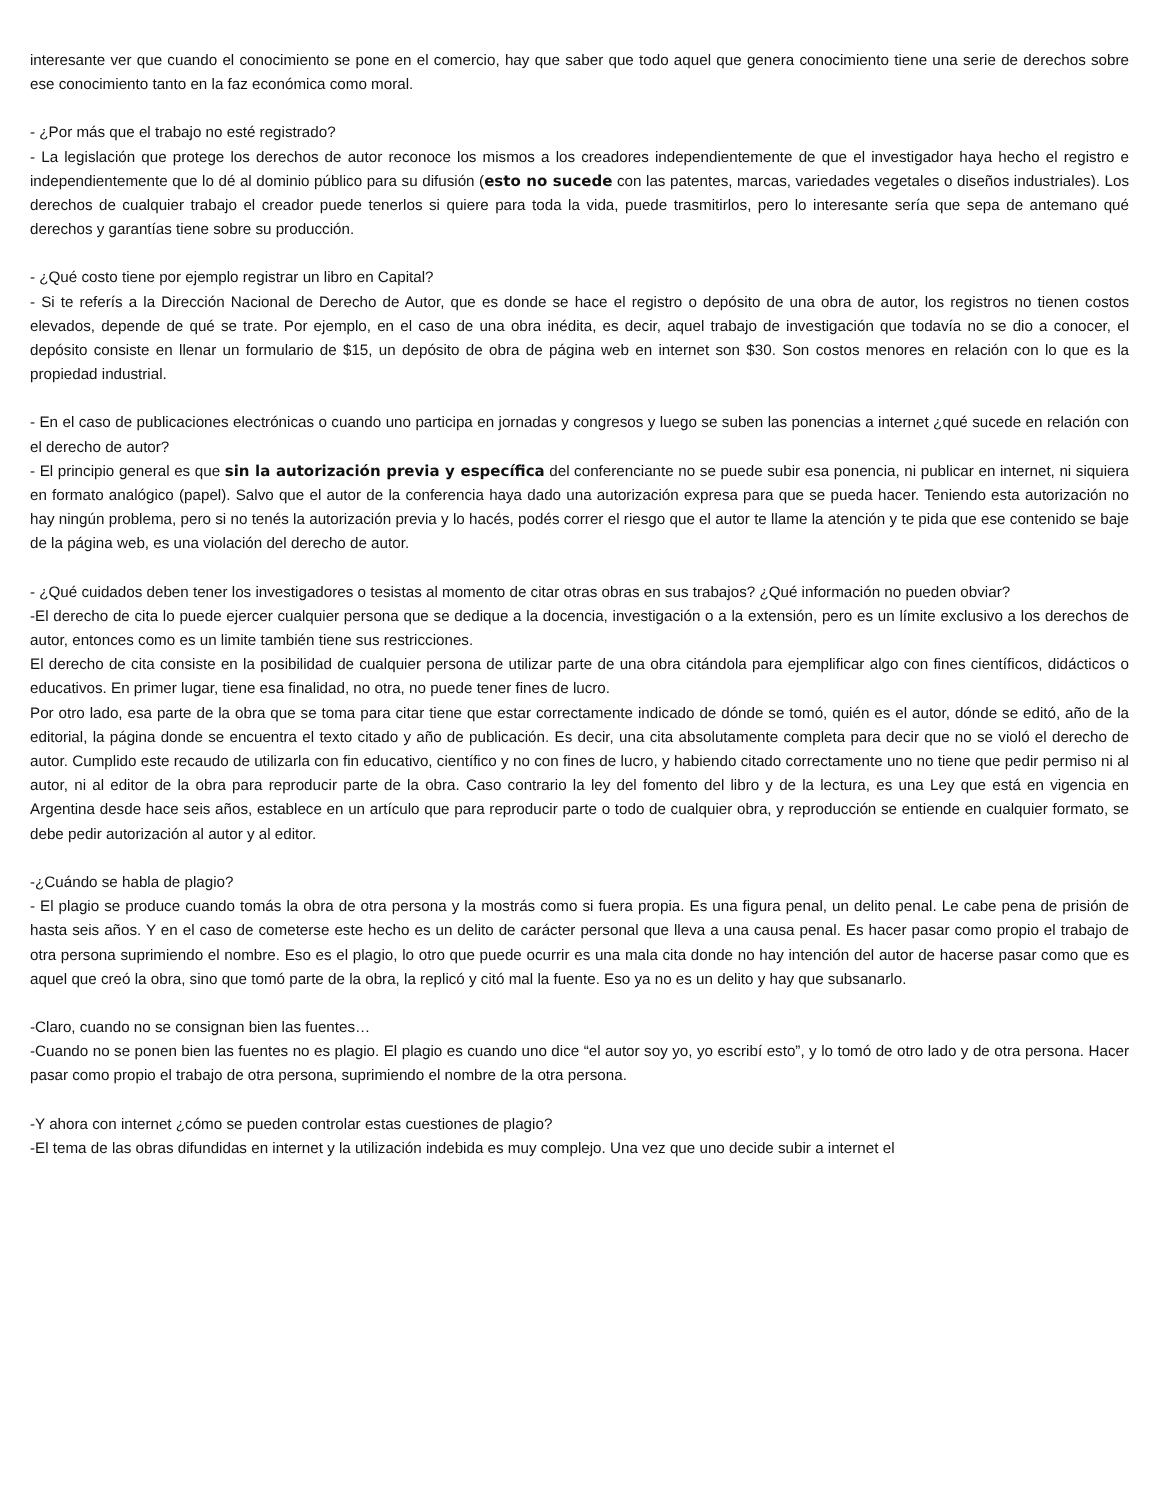interesante ver que cuando el conocimiento se pone en el comercio, hay que saber que todo aquel que genera conocimiento tiene una serie de derechos sobre ese conocimiento tanto en la faz económica como moral.
- ¿Por más que el trabajo no esté registrado?
- La legislación que protege los derechos de autor reconoce los mismos a los creadores independientemente de que el investigador haya hecho el registro e independientemente que lo dé al dominio público para su difusión (esto no sucede con las patentes, marcas, variedades vegetales o diseños industriales). Los derechos de cualquier trabajo el creador puede tenerlos si quiere para toda la vida, puede trasmitirlos, pero lo interesante sería que sepa de antemano qué derechos y garantías tiene sobre su producción.
- ¿Qué costo tiene por ejemplo registrar un libro en Capital?
- Si te referís a la Dirección Nacional de Derecho de Autor, que es donde se hace el registro o depósito de una obra de autor, los registros no tienen costos elevados, depende de qué se trate. Por ejemplo, en el caso de una obra inédita, es decir, aquel trabajo de investigación que todavía no se dio a conocer, el depósito consiste en llenar un formulario de $15, un depósito de obra de página web en internet son $30. Son costos menores en relación con lo que es la propiedad industrial.
- En el caso de publicaciones electrónicas o cuando uno participa en jornadas y congresos y luego se suben las ponencias a internet ¿qué sucede en relación con el derecho de autor?
- El principio general es que sin la autorización previa y específica del conferenciante no se puede subir esa ponencia, ni publicar en internet, ni siquiera en formato analógico (papel). Salvo que el autor de la conferencia haya dado una autorización expresa para que se pueda hacer. Teniendo esta autorización no hay ningún problema, pero si no tenés la autorización previa y lo hacés, podés correr el riesgo que el autor te llame la atención y te pida que ese contenido se baje de la página web, es una violación del derecho de autor.
- ¿Qué cuidados deben tener los investigadores o tesistas al momento de citar otras obras en sus trabajos? ¿Qué información no pueden obviar?
-El derecho de cita lo puede ejercer cualquier persona que se dedique a la docencia, investigación o a la extensión, pero es un límite exclusivo a los derechos de autor, entonces como es un limite también tiene sus restricciones.
El derecho de cita consiste en la posibilidad de cualquier persona de utilizar parte de una obra citándola para ejemplificar algo con fines científicos, didácticos o educativos. En primer lugar, tiene esa finalidad, no otra, no puede tener fines de lucro.
Por otro lado, esa parte de la obra que se toma para citar tiene que estar correctamente indicado de dónde se tomó, quién es el autor, dónde se editó, año de la editorial, la página donde se encuentra el texto citado y año de publicación. Es decir, una cita absolutamente completa para decir que no se violó el derecho de autor. Cumplido este recaudo de utilizarla con fin educativo, científico y no con fines de lucro, y habiendo citado correctamente uno no tiene que pedir permiso ni al autor, ni al editor de la obra para reproducir parte de la obra. Caso contrario la ley del fomento del libro y de la lectura, es una Ley que está en vigencia en Argentina desde hace seis años, establece en un artículo que para reproducir parte o todo de cualquier obra, y reproducción se entiende en cualquier formato, se debe pedir autorización al autor y al editor.
-¿Cuándo se habla de plagio?
- El plagio se produce cuando tomás la obra de otra persona y la mostrás como si fuera propia. Es una figura penal, un delito penal. Le cabe pena de prisión de hasta seis años. Y en el caso de cometerse este hecho es un delito de carácter personal que lleva a una causa penal. Es hacer pasar como propio el trabajo de otra persona suprimiendo el nombre. Eso es el plagio, lo otro que puede ocurrir es una mala cita donde no hay intención del autor de hacerse pasar como que es aquel que creó la obra, sino que tomó parte de la obra, la replicó y citó mal la fuente. Eso ya no es un delito y hay que subsanarlo.
-Claro, cuando no se consignan bien las fuentes…
-Cuando no se ponen bien las fuentes no es plagio. El plagio es cuando uno dice “el autor soy yo, yo escribí esto”, y lo tomó de otro lado y de otra persona. Hacer pasar como propio el trabajo de otra persona, suprimiendo el nombre de la otra persona.
-Y ahora con internet ¿cómo se pueden controlar estas cuestiones de plagio?
-El tema de las obras difundidas en internet y la utilización indebida es muy complejo. Una vez que uno decide subir a internet el